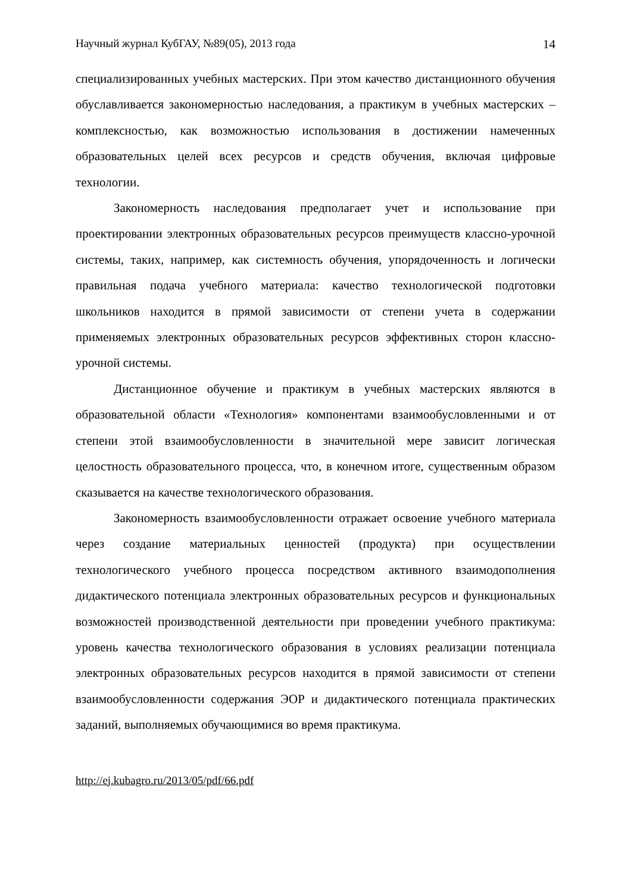Научный журнал КубГАУ, №89(05), 2013 года 14
специализированных учебных мастерских. При этом качество дистанционного обучения обуславливается закономерностью наследования, а практикум в учебных мастерских – комплексностью, как возможностью использования в достижении намеченных образовательных целей всех ресурсов и средств обучения, включая цифровые технологии.
Закономерность наследования предполагает учет и использование при проектировании электронных образовательных ресурсов преимуществ классно-урочной системы, таких, например, как системность обучения, упорядоченность и логически правильная подача учебного материала: качество технологической подготовки школьников находится в прямой зависимости от степени учета в содержании применяемых электронных образовательных ресурсов эффективных сторон классно-урочной системы.
Дистанционное обучение и практикум в учебных мастерских являются в образовательной области «Технология» компонентами взаимообусловленными и от степени этой взаимообусловленности в значительной мере зависит логическая целостность образовательного процесса, что, в конечном итоге, существенным образом сказывается на качестве технологического образования.
Закономерность взаимообусловленности отражает освоение учебного материала через создание материальных ценностей (продукта) при осуществлении технологического учебного процесса посредством активного взаимодополнения дидактического потенциала электронных образовательных ресурсов и функциональных возможностей производственной деятельности при проведении учебного практикума: уровень качества технологического образования в условиях реализации потенциала электронных образовательных ресурсов находится в прямой зависимости от степени взаимообусловленности содержания ЭОР и дидактического потенциала практических заданий, выполняемых обучающимися во время практикума.
http://ej.kubagro.ru/2013/05/pdf/66.pdf